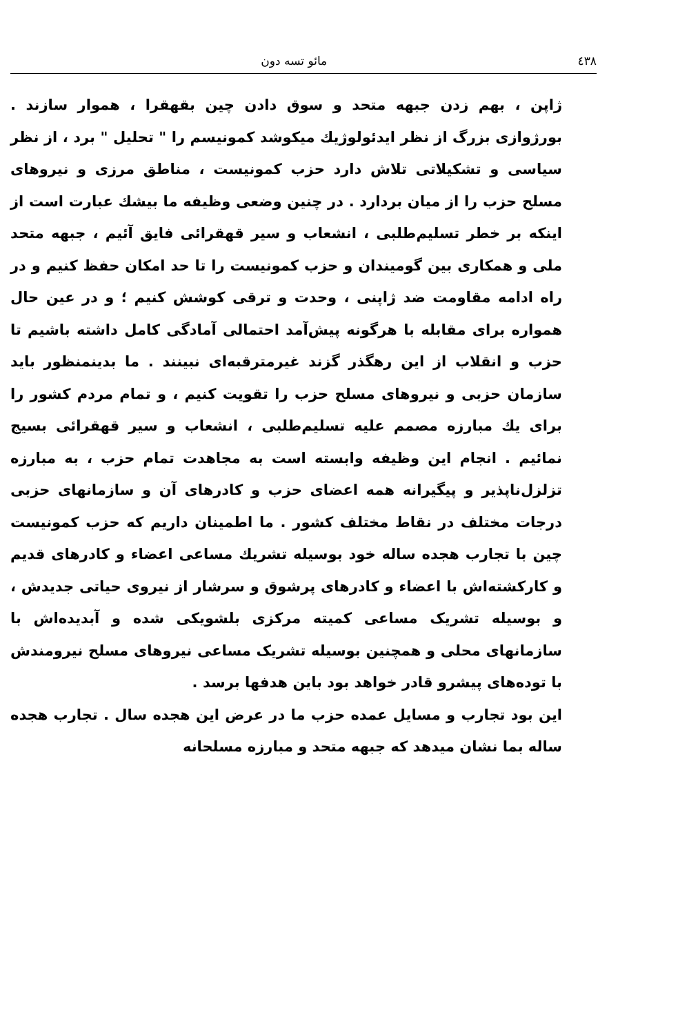٤٣٨ مائو تسه دون
ژاپن ، بهم زدن جبهه متحد و سوق دادن چین بقهقرا ، هموار سازند . بورژوازی بزرگ از نظر ایدئولوژیك میکوشد کمونیسم را " تحلیل " برد ، از نظر سیاسی و تشکیلاتی تلاش دارد حزب کمونیست ، مناطق مرزی و نیروهای مسلح حزب را از میان بردارد . در چنین وضعی وظیفه ما بیشك عبارت است از اینکه بر خطر تسلیم‌طلبی ، انشعاب و سیر قهقرائی فایق آئیم ، جبهه متحد ملی و همکاری بین گومیندان و حزب کمونیست را تا حد امکان حفظ کنیم و در راه ادامه مقاومت ضد ژاپنی ، وحدت و ترقی کوشش کنیم ؛ و در عین حال همواره برای مقابله با هرگونه پیش‌آمد احتمالی آمادگی کامل داشته باشیم تا حزب و انقلاب از این رهگذر گزند غیرمترقبه‌ای نبینند . ما بدینمنظور باید سازمان حزبی و نیروهای مسلح حزب را تقویت کنیم ، و تمام مردم کشور را برای یك مبارزه مصمم علیه تسلیم‌طلبی ، انشعاب و سیر قهقرائی بسیج نمائیم . انجام این وظیفه وابسته است به مجاهدت تمام حزب ، به مبارزه تزلزل‌ناپذیر و پیگیرانه همه اعضای حزب و کادرهای آن و سازمانهای حزبی درجات مختلف در نقاط مختلف کشور . ما اطمینان داریم که حزب کمونیست چین با تجارب هجده ساله خود بوسیله تشریك مساعی اعضاء و کادرهای قدیم و کارکشته‌اش با اعضاء و کادرهای پرشوق و سرشار از نیروی حیاتی جدیدش ، و بوسیله تشریک مساعی کمیته مرکزی بلشویکی شده و آبدیده‌اش با سازمانهای محلی و همچنین بوسیله تشریک مساعی نیروهای مسلح نیرومندش با توده‌های پیشرو قادر خواهد بود باین هدفها برسد .
این بود تجارب و مسایل عمده حزب ما در عرض این هجده سال . تجارب هجده ساله بما نشان میدهد که جبهه متحد و مبارزه مسلحانه